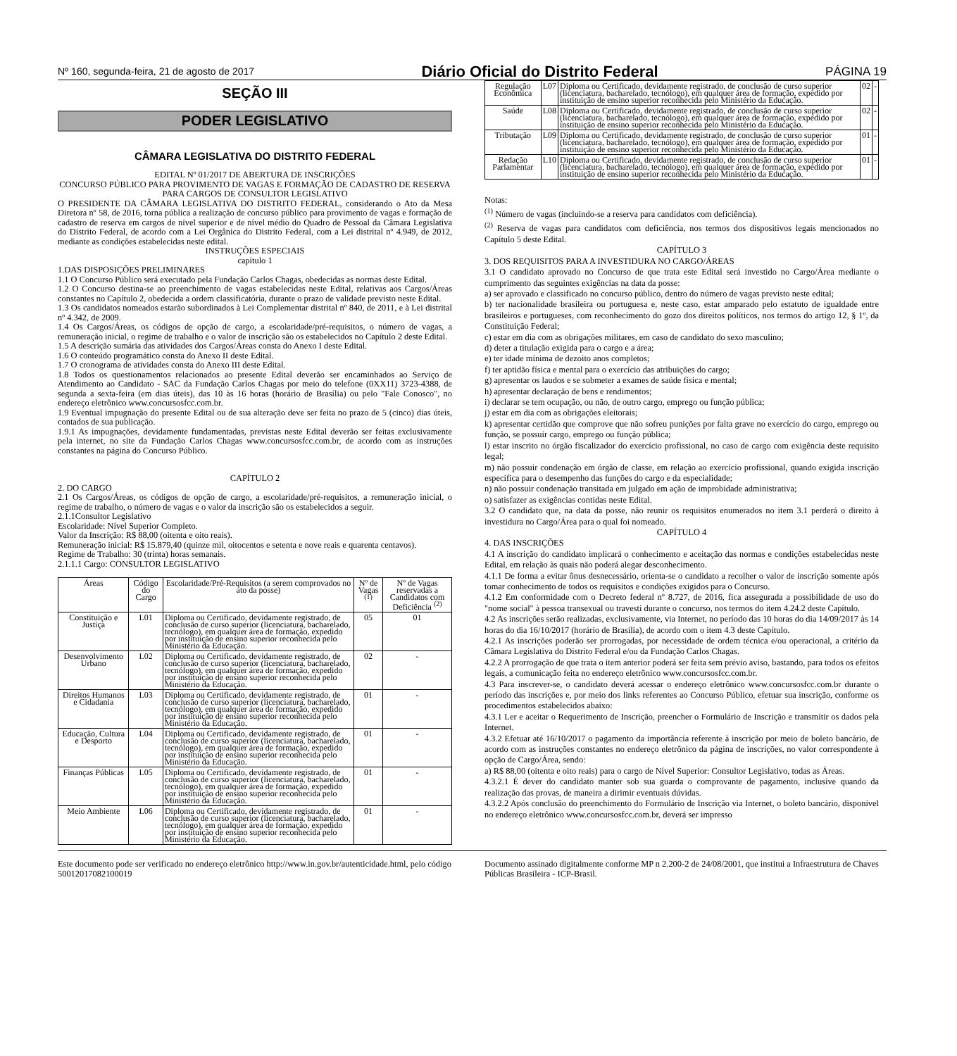Nº 160, segunda-feira, 21 de agosto de 2017 Diário Oficial do Distrito Federal PÁGINA 19
SEÇÃO III
PODER LEGISLATIVO
CÂMARA LEGISLATIVA DO DISTRITO FEDERAL
EDITAL Nº 01/2017 DE ABERTURA DE INSCRIÇÕES
CONCURSO PÚBLICO PARA PROVIMENTO DE VAGAS E FORMAÇÃO DE CADASTRO DE RESERVA PARA CARGOS DE CONSULTOR LEGISLATIVO
O PRESIDENTE DA CÂMARA LEGISLATIVA DO DISTRITO FEDERAL, considerando o Ato da Mesa Diretora nº 58, de 2016, torna pública a realização de concurso público para provimento de vagas e formação de cadastro de reserva em cargos de nível superior e de nível médio do Quadro de Pessoal da Câmara Legislativa do Distrito Federal, de acordo com a Lei Orgânica do Distrito Federal, com a Lei distrital nº 4.949, de 2012, mediante as condições estabelecidas neste edital.
INSTRUÇÕES ESPECIAIS
capítulo 1
1.DAS DISPOSIÇÕES PRELIMINARES
1.1 O Concurso Público será executado pela Fundação Carlos Chagas, obedecidas as normas deste Edital.
1.2 O Concurso destina-se ao preenchimento de vagas estabelecidas neste Edital, relativas aos Cargos/Áreas constantes no Capítulo 2, obedecida a ordem classificatória, durante o prazo de validade previsto neste Edital.
1.3 Os candidatos nomeados estarão subordinados à Lei Complementar distrital nº 840, de 2011, e à Lei distrital nº 4.342, de 2009.
1.4 Os Cargos/Áreas, os códigos de opção de cargo, a escolaridade/pré-requisitos, o número de vagas, a remuneração inicial, o regime de trabalho e o valor de inscrição são os estabelecidos no Capítulo 2 deste Edital.
1.5 A descrição sumária das atividades dos Cargos/Áreas consta do Anexo I deste Edital.
1.6 O conteúdo programático consta do Anexo II deste Edital.
1.7 O cronograma de atividades consta do Anexo III deste Edital.
1.8 Todos os questionamentos relacionados ao presente Edital deverão ser encaminhados ao Serviço de Atendimento ao Candidato - SAC da Fundação Carlos Chagas por meio do telefone (0XX11) 3723-4388, de segunda a sexta-feira (em dias úteis), das 10 às 16 horas (horário de Brasília) ou pelo "Fale Conosco", no endereço eletrônico www.concursosfcc.com.br.
1.9 Eventual impugnação do presente Edital ou de sua alteração deve ser feita no prazo de 5 (cinco) dias úteis, contados de sua publicação.
1.9.1 As impugnações, devidamente fundamentadas, previstas neste Edital deverão ser feitas exclusivamente pela internet, no site da Fundação Carlos Chagas www.concursosfcc.com.br, de acordo com as instruções constantes na página do Concurso Público.
CAPÍTULO 2
2. DO CARGO
2.1 Os Cargos/Áreas, os códigos de opção de cargo, a escolaridade/pré-requisitos, a remuneração inicial, o regime de trabalho, o número de vagas e o valor da inscrição são os estabelecidos a seguir.
2.1.1Consultor Legislativo
Escolaridade: Nível Superior Completo.
Valor da Inscrição: R$ 88,00 (oitenta e oito reais).
Remuneração inicial: R$ 15.879,40 (quinze mil, oitocentos e setenta e nove reais e quarenta centavos).
Regime de Trabalho: 30 (trinta) horas semanais.
2.1.1.1 Cargo: CONSULTOR LEGISLATIVO
| Áreas | Código do Cargo | Escolaridade/Pré-Requisitos (a serem comprovados no ato da posse) | Nº de Vagas <sup>(1)</sup> | Nº de Vagas reservadas a Candidatos com Deficiência <sup>(2)</sup> |
| --- | --- | --- | --- | --- |
| Constituição e Justiça | L01 | Diploma ou Certificado, devidamente registrado, de conclusão de curso superior (licenciatura, bacharelado, tecnólogo), em qualquer área de formação, expedido por instituição de ensino superior reconhecida pelo Ministério da Educação. | 05 | 01 |
| Desenvolvimento Urbano | L02 | Diploma ou Certificado, devidamente registrado, de conclusão de curso superior (licenciatura, bacharelado, tecnólogo), em qualquer área de formação, expedido por instituição de ensino superior reconhecida pelo Ministério da Educação. | 02 | - |
| Direitos Humanos e Cidadania | L03 | Diploma ou Certificado, devidamente registrado, de conclusão de curso superior (licenciatura, bacharelado, tecnólogo), em qualquer área de formação, expedido por instituição de ensino superior reconhecida pelo Ministério da Educação. | 01 | - |
| Educação, Cultura e Desporto | L04 | Diploma ou Certificado, devidamente registrado, de conclusão de curso superior (licenciatura, bacharelado, tecnólogo), em qualquer área de formação, expedido por instituição de ensino superior reconhecida pelo Ministério da Educação. | 01 | - |
| Finanças Públicas | L05 | Diploma ou Certificado, devidamente registrado, de conclusão de curso superior (licenciatura, bacharelado, tecnólogo), em qualquer área de formação, expedido por instituição de ensino superior reconhecida pelo Ministério da Educação. | 01 | - |
| Meio Ambiente | L06 | Diploma ou Certificado, devidamente registrado, de conclusão de curso superior (licenciatura, bacharelado, tecnólogo), em qualquer área de formação, expedido por instituição de ensino superior reconhecida pelo Ministério da Educação. | 01 | - |
| Regulação Econômica | L07 | Diploma ou Certificado, devidamente registrado, de conclusão de curso superior (licenciatura, bacharelado, tecnólogo), em qualquer área de formação, expedido por instituição de ensino superior reconhecida pelo Ministério da Educação. | 02 | - |
| Saúde | L08 | Diploma ou Certificado, devidamente registrado, de conclusão de curso superior (licenciatura, bacharelado, tecnólogo), em qualquer área de formação, expedido por instituição de ensino superior reconhecida pelo Ministério da Educação. | 02 | - |
| Tributação | L09 | Diploma ou Certificado, devidamente registrado, de conclusão de curso superior (licenciatura, bacharelado, tecnólogo), em qualquer área de formação, expedido por instituição de ensino superior reconhecida pelo Ministério da Educação. | 01 | - |
| Redação Parlamentar | L10 | Diploma ou Certificado, devidamente registrado, de conclusão de curso superior (licenciatura, bacharelado, tecnólogo), em qualquer área de formação, expedido por instituição de ensino superior reconhecida pelo Ministério da Educação. | 01 | - |
Notas:
<sup>(1)</sup> Número de vagas (incluindo-se a reserva para candidatos com deficiência).
<sup>(2)</sup> Reserva de vagas para candidatos com deficiência, nos termos dos dispositivos legais mencionados no Capítulo 5 deste Edital.
CAPÍTULO 3
3. DOS REQUISITOS PARA A INVESTIDURA NO CARGO/ÁREAS
3.1 O candidato aprovado no Concurso de que trata este Edital será investido no Cargo/Área mediante o cumprimento das seguintes exigências na data da posse:
a) ser aprovado e classificado no concurso público, dentro do número de vagas previsto neste edital;
b) ter nacionalidade brasileira ou portuguesa e, neste caso, estar amparado pelo estatuto de igualdade entre brasileiros e portugueses, com reconhecimento do gozo dos direitos políticos, nos termos do artigo 12, § 1º, da Constituição Federal;
c) estar em dia com as obrigações militares, em caso de candidato do sexo masculino;
d) deter a titulação exigida para o cargo e a área;
e) ter idade mínima de dezoito anos completos;
f) ter aptidão física e mental para o exercício das atribuições do cargo;
g) apresentar os laudos e se submeter a exames de saúde física e mental;
h) apresentar declaração de bens e rendimentos;
i) declarar se tem ocupação, ou não, de outro cargo, emprego ou função pública;
j) estar em dia com as obrigações eleitorais;
k) apresentar certidão que comprove que não sofreu punições por falta grave no exercício do cargo, emprego ou função, se possuir cargo, emprego ou função pública;
l) estar inscrito no órgão fiscalizador do exercício profissional, no caso de cargo com exigência deste requisito legal;
m) não possuir condenação em órgão de classe, em relação ao exercício profissional, quando exigida inscrição específica para o desempenho das funções do cargo e da especialidade;
n) não possuir condenação transitada em julgado em ação de improbidade administrativa;
o) satisfazer as exigências contidas neste Edital.
3.2 O candidato que, na data da posse, não reunir os requisitos enumerados no item 3.1 perderá o direito à investidura no Cargo/Área para o qual foi nomeado.
CAPÍTULO 4
4. DAS INSCRIÇÕES
4.1 A inscrição do candidato implicará o conhecimento e aceitação das normas e condições estabelecidas neste Edital, em relação às quais não poderá alegar desconhecimento.
4.1.1 De forma a evitar ônus desnecessário, orienta-se o candidato a recolher o valor de inscrição somente após tomar conhecimento de todos os requisitos e condições exigidos para o Concurso.
4.1.2 Em conformidade com o Decreto federal nº 8.727, de 2016, fica assegurada a possibilidade de uso do "nome social" à pessoa transexual ou travesti durante o concurso, nos termos do item 4.24.2 deste Capítulo.
4.2 As inscrições serão realizadas, exclusivamente, via Internet, no período das 10 horas do dia 14/09/2017 às 14 horas do dia 16/10/2017 (horário de Brasília), de acordo com o item 4.3 deste Capítulo.
4.2.1 As inscrições poderão ser prorrogadas, por necessidade de ordem técnica e/ou operacional, a critério da Câmara Legislativa do Distrito Federal e/ou da Fundação Carlos Chagas.
4.2.2 A prorrogação de que trata o item anterior poderá ser feita sem prévio aviso, bastando, para todos os efeitos legais, a comunicação feita no endereço eletrônico www.concursosfcc.com.br.
4.3 Para inscrever-se, o candidato deverá acessar o endereço eletrônico www.concursosfcc.com.br durante o período das inscrições e, por meio dos links referentes ao Concurso Público, efetuar sua inscrição, conforme os procedimentos estabelecidos abaixo:
4.3.1 Ler e aceitar o Requerimento de Inscrição, preencher o Formulário de Inscrição e transmitir os dados pela Internet.
4.3.2 Efetuar até 16/10/2017 o pagamento da importância referente à inscrição por meio de boleto bancário, de acordo com as instruções constantes no endereço eletrônico da página de inscrições, no valor correspondente à opção de Cargo/Área, sendo:
a) R$ 88,00 (oitenta e oito reais) para o cargo de Nível Superior: Consultor Legislativo, todas as Áreas.
4.3.2.1 É dever do candidato manter sob sua guarda o comprovante de pagamento, inclusive quando da realização das provas, de maneira a dirimir eventuais dúvidas.
4.3.2.2 Após conclusão do preenchimento do Formulário de Inscrição via Internet, o boleto bancário, disponível no endereço eletrônico www.concursosfcc.com.br, deverá ser impresso
Este documento pode ser verificado no endereço eletrônico http://www.in.gov.br/autenticidade.html, pelo código 50012017082100019
Documento assinado digitalmente conforme MP n 2.200-2 de 24/08/2001, que institui a Infraestrutura de Chaves Públicas Brasileira - ICP-Brasil.